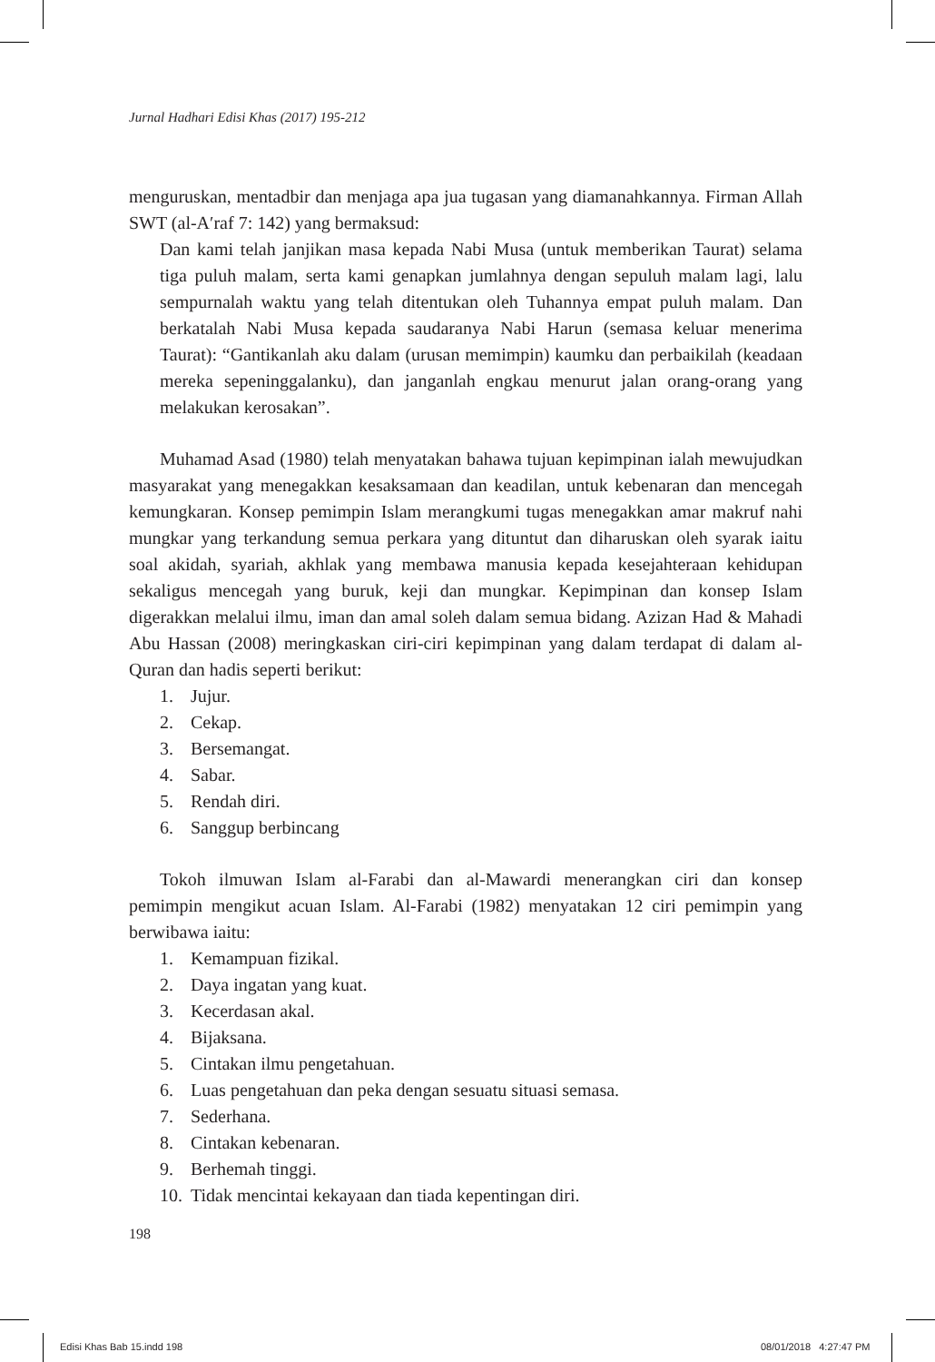Jurnal Hadhari Edisi Khas (2017) 195-212
menguruskan, mentadbir dan menjaga apa jua tugasan yang diamanahkannya. Firman Allah SWT (al-A′raf 7: 142) yang bermaksud:
Dan kami telah janjikan masa kepada Nabi Musa (untuk memberikan Taurat) selama tiga puluh malam, serta kami genapkan jumlahnya dengan sepuluh malam lagi, lalu sempurnalah waktu yang telah ditentukan oleh Tuhannya empat puluh malam. Dan berkatalah Nabi Musa kepada saudaranya Nabi Harun (semasa keluar menerima Taurat): “Gantikanlah aku dalam (urusan memimpin) kaumku dan perbaikilah (keadaan mereka sepeninggalanku), dan janganlah engkau menurut jalan orang-orang yang melakukan kerosakan”.
Muhamad Asad (1980) telah menyatakan bahawa tujuan kepimpinan ialah mewujudkan masyarakat yang menegakkan kesaksamaan dan keadilan, untuk kebenaran dan mencegah kemungkaran. Konsep pemimpin Islam merangkumi tugas menegakkan amar makruf nahi mungkar yang terkandung semua perkara yang dituntut dan diharuskan oleh syarak iaitu soal akidah, syariah, akhlak yang membawa manusia kepada kesejahteraan kehidupan sekaligus mencegah yang buruk, keji dan mungkar. Kepimpinan dan konsep Islam digerakkan melalui ilmu, iman dan amal soleh dalam semua bidang. Azizan Had & Mahadi Abu Hassan (2008) meringkaskan ciri-ciri kepimpinan yang dalam terdapat di dalam al-Quran dan hadis seperti berikut:
1. Jujur.
2. Cekap.
3. Bersemangat.
4. Sabar.
5. Rendah diri.
6. Sanggup berbincang
Tokoh ilmuwan Islam al-Farabi dan al-Mawardi menerangkan ciri dan konsep pemimpin mengikut acuan Islam. Al-Farabi (1982) menyatakan 12 ciri pemimpin yang berwibawa iaitu:
1. Kemampuan fizikal.
2. Daya ingatan yang kuat.
3. Kecerdasan akal.
4. Bijaksana.
5. Cintakan ilmu pengetahuan.
6. Luas pengetahuan dan peka dengan sesuatu situasi semasa.
7. Sederhana.
8. Cintakan kebenaran.
9. Berhemah tinggi.
10. Tidak mencintai kekayaan dan tiada kepentingan diri.
198
Edisi Khas Bab 15.indd 198 08/01/2018 4:27:47 PM